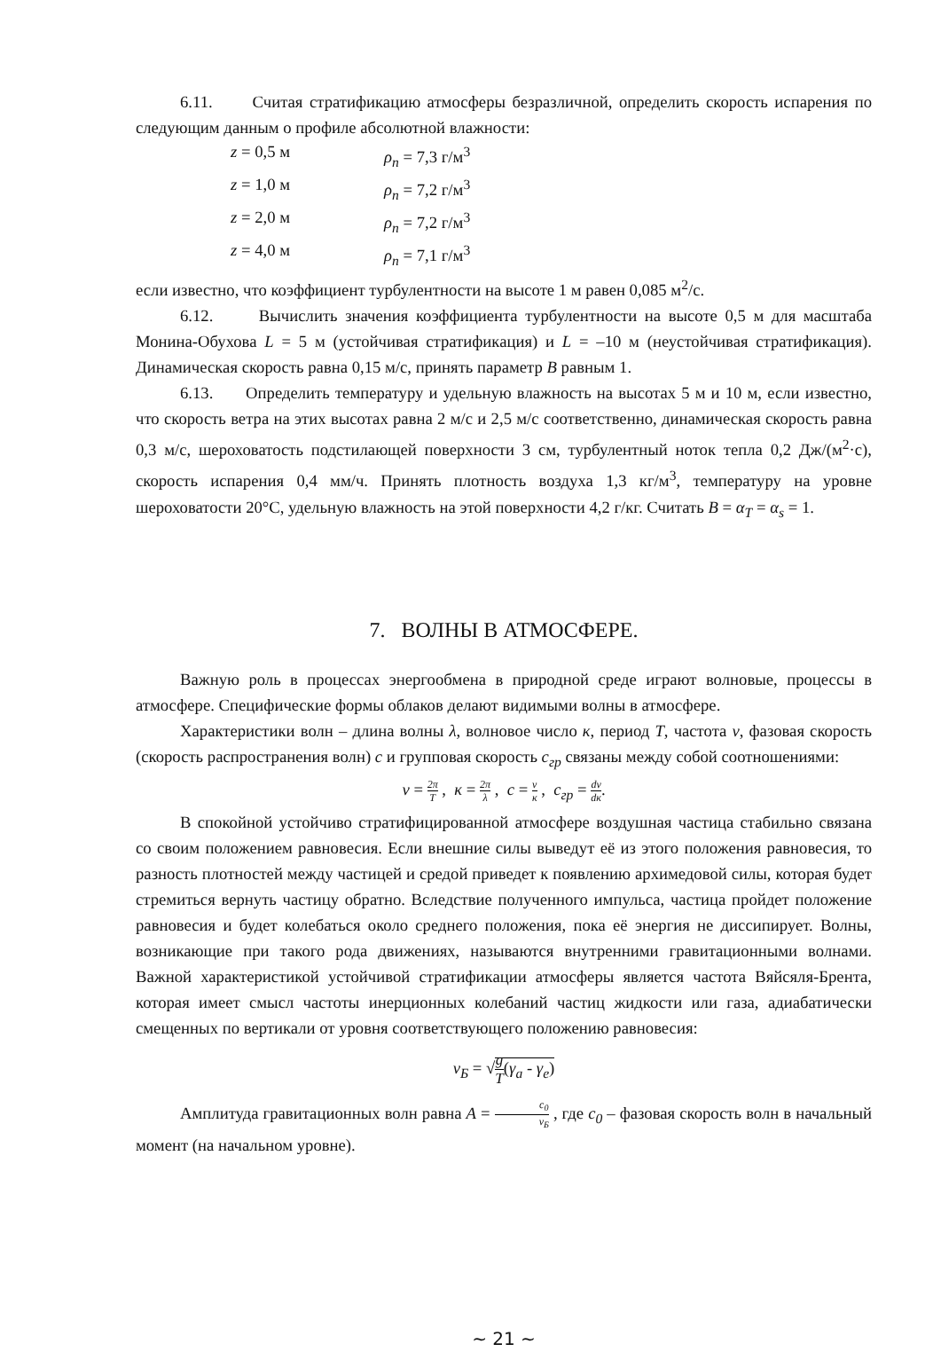6.11. Считая стратификацию атмосферы безразличной, определить скорость испарения по следующим данным о профиле абсолютной влажности:
z = 0,5 м ρ<sub>n</sub> = 7,3 г/м<sup>3</sup>
z = 1,0 м ρ<sub>n</sub> = 7,2 г/м<sup>3</sup>
z = 2,0 м ρ<sub>n</sub> = 7,2 г/м<sup>3</sup>
z = 4,0 м ρ<sub>n</sub> = 7,1 г/м<sup>3</sup>
если известно, что коэффициент турбулентности на высоте 1 м равен 0,085 м<sup>2</sup>/с.
6.12. Вычислить значения коэффициента турбулентности на высоте 0,5 м для масштаба Монина-Обухова L = 5 м (устойчивая стратификация) и L = –10 м (неустойчивая стратификация). Динамическая скорость равна 0,15 м/с, принять параметр B равным 1.
6.13. Определить температуру и удельную влажность на высотах 5 м и 10 м, если известно, что скорость ветра на этих высотах равна 2 м/с и 2,5 м/с соответственно, динамическая скорость равна 0,3 м/с, шероховатость подстилающей поверхности 3 см, турбулентный ноток тепла 0,2 Дж/(м<sup>2</sup>·с), скорость испарения 0,4 мм/ч. Принять плотность воздуха 1,3 кг/м<sup>3</sup>, температуру на уровне шероховатости 20°С, удельную влажность на этой поверхности 4,2 г/кг. Считать B = α<sub>T</sub> = α<sub>s</sub> = 1.
7. ВОЛНЫ В АТМОСФЕРЕ.
Важную роль в процессах энергообмена в природной среде играют волновые, процессы в атмосфере. Специфические формы облаков делают видимыми волны в атмосфере.
Характеристики волн – длина волны λ, волновое число к, период T, частота ν, фазовая скорость (скорость распространения волн) c и групповая скорость c<sub>гр</sub> связаны между собой соотношениями:
ν = 2π T , к = 2π λ , c = ν к , c<sub>гр</sub> = dν dк.
В спокойной устойчиво стратифицированной атмосфере воздушная частица стабильно связана со своим положением равновесия. Если внешние силы выведут её из этого положения равновесия, то разность плотностей между частицей и средой приведет к появлению архимедовой силы, которая будет стремиться вернуть частицу обратно. Вследствие полученного импульса, частица пройдет положение равновесия и будет колебаться около среднего положения, пока её энергия не диссипирует. Волны, возникающие при такого рода движениях, называются внутренними гравитационными волнами. Важной характеристикой устойчивой стратификации атмосферы является частота Вяйсяля-Брента, которая имеет смысл частоты инерционных колебаний частиц жидкости или газа, адиабатически смещенных по вертикали от уровня соответствующего положению равновесия:
ν<sub>Б</sub> = √g T(γ<sub>a</sub> - γ<sub>e</sub>)
Амплитуда гравитационных волн равна A = c<sub>0</sub> ν<sub>Б</sub> , где c<sub>0</sub> – фазовая скорость волн в начальный момент (на начальном уровне).
~ 21 ~